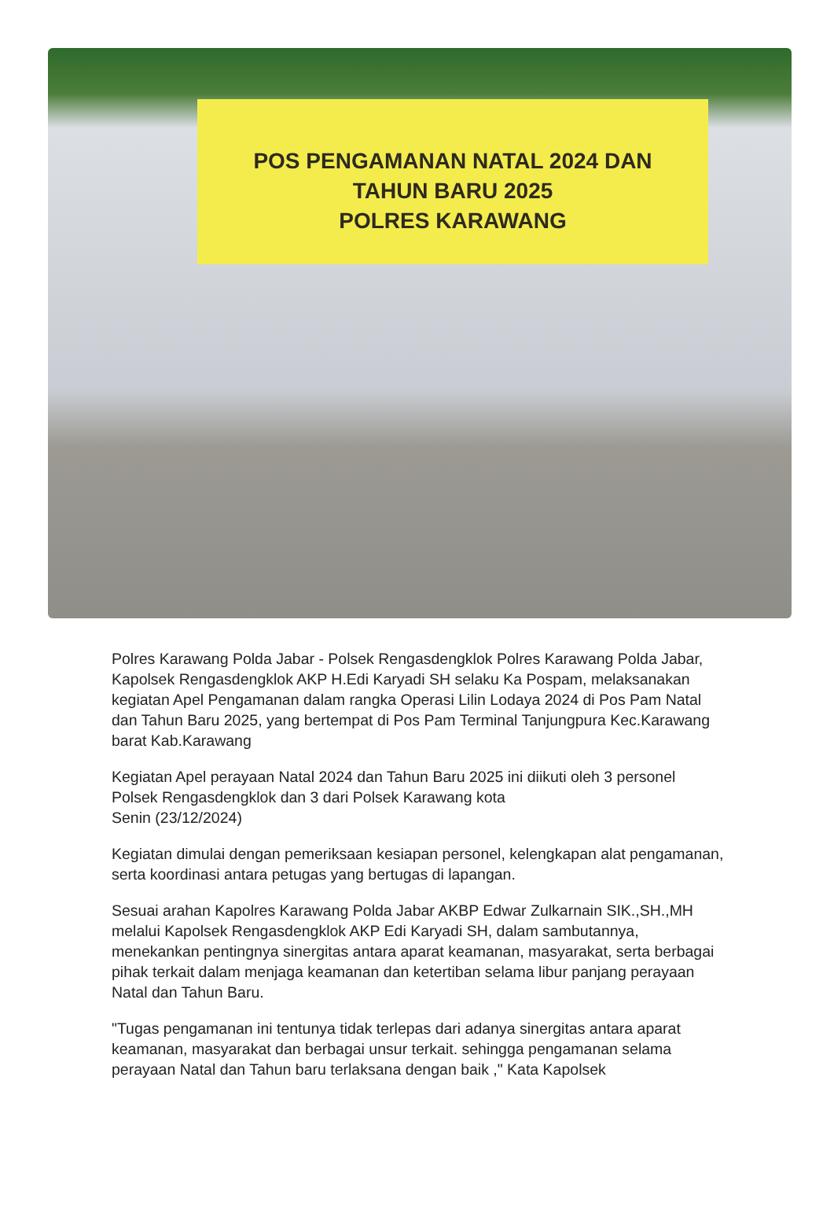POS PENGAMANAN NATAL 2024 DAN
TAHUN BARU 2025
POLRES KARAWANG
Polres Karawang Polda Jabar - Polsek Rengasdengklok Polres Karawang Polda Jabar, Kapolsek Rengasdengklok AKP H.Edi Karyadi SH selaku Ka Pospam, melaksanakan kegiatan Apel Pengamanan dalam rangka Operasi Lilin Lodaya 2024 di Pos Pam Natal dan Tahun Baru 2025, yang bertempat di Pos Pam Terminal Tanjungpura Kec.Karawang barat Kab.Karawang
Kegiatan Apel perayaan Natal 2024 dan Tahun Baru 2025 ini diikuti oleh 3 personel Polsek Rengasdengklok dan 3 dari Polsek Karawang kota
Senin (23/12/2024)
Kegiatan dimulai dengan pemeriksaan kesiapan personel, kelengkapan alat pengamanan, serta koordinasi antara petugas yang bertugas di lapangan.
Sesuai arahan Kapolres Karawang Polda Jabar AKBP Edwar Zulkarnain SIK.,SH.,MH melalui Kapolsek Rengasdengklok AKP Edi Karyadi SH, dalam sambutannya, menekankan pentingnya sinergitas antara aparat keamanan, masyarakat, serta berbagai pihak terkait dalam menjaga keamanan dan ketertiban selama libur panjang perayaan Natal dan Tahun Baru.
"Tugas pengamanan ini tentunya tidak terlepas dari adanya sinergitas antara aparat keamanan, masyarakat dan berbagai unsur terkait. sehingga pengamanan selama perayaan Natal dan Tahun baru terlaksana dengan baik ," Kata Kapolsek